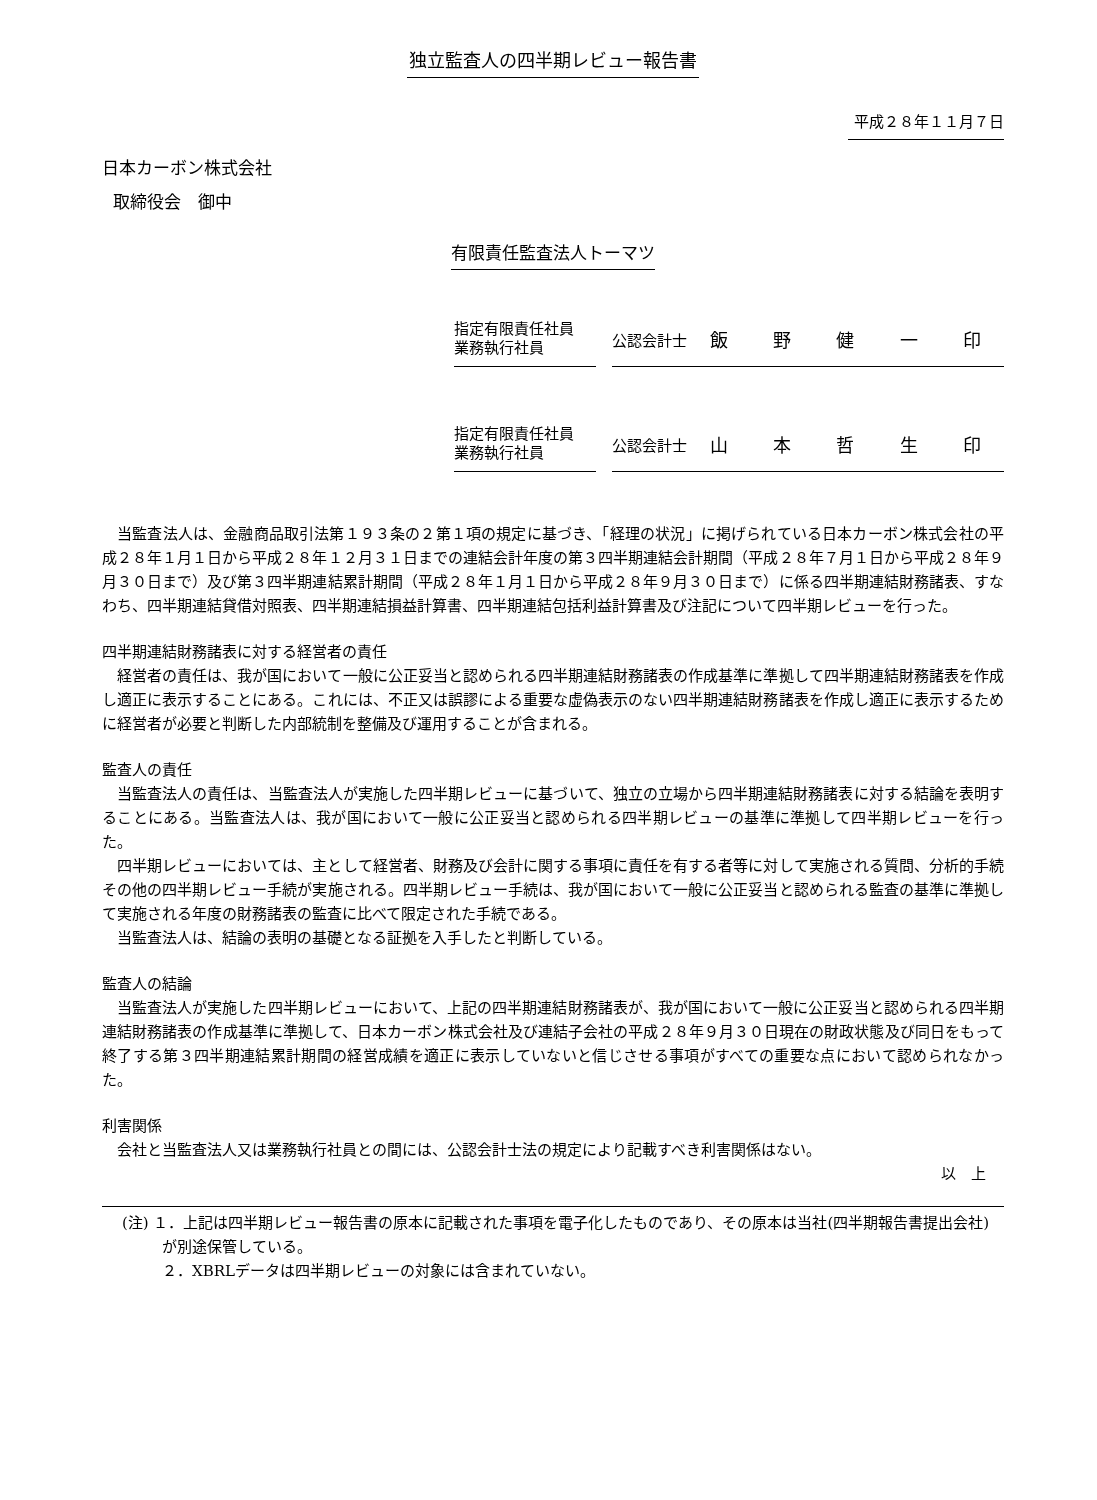独立監査人の四半期レビュー報告書
平成２８年１１月７日
日本カーボン株式会社
取締役会　御中
有限責任監査法人トーマツ
指定有限責任社員
業務執行社員
公認会計士
飯野健一印
指定有限責任社員
業務執行社員
公認会計士
山本哲生印
当監査法人は、金融商品取引法第１９３条の２第１項の規定に基づき、「経理の状況」に掲げられている日本カーボン株式会社の平成２８年１月１日から平成２８年１２月３１日までの連結会計年度の第３四半期連結会計期間（平成２８年７月１日から平成２８年９月３０日まで）及び第３四半期連結累計期間（平成２８年１月１日から平成２８年９月３０日まで）に係る四半期連結財務諸表、すなわち、四半期連結貸借対照表、四半期連結損益計算書、四半期連結包括利益計算書及び注記について四半期レビューを行った。
四半期連結財務諸表に対する経営者の責任
経営者の責任は、我が国において一般に公正妥当と認められる四半期連結財務諸表の作成基準に準拠して四半期連結財務諸表を作成し適正に表示することにある。これには、不正又は誤謬による重要な虚偽表示のない四半期連結財務諸表を作成し適正に表示するために経営者が必要と判断した内部統制を整備及び運用することが含まれる。
監査人の責任
当監査法人の責任は、当監査法人が実施した四半期レビューに基づいて、独立の立場から四半期連結財務諸表に対する結論を表明することにある。当監査法人は、我が国において一般に公正妥当と認められる四半期レビューの基準に準拠して四半期レビューを行った。
四半期レビューにおいては、主として経営者、財務及び会計に関する事項に責任を有する者等に対して実施される質問、分析的手続その他の四半期レビュー手続が実施される。四半期レビュー手続は、我が国において一般に公正妥当と認められる監査の基準に準拠して実施される年度の財務諸表の監査に比べて限定された手続である。
当監査法人は、結論の表明の基礎となる証拠を入手したと判断している。
監査人の結論
当監査法人が実施した四半期レビューにおいて、上記の四半期連結財務諸表が、我が国において一般に公正妥当と認められる四半期連結財務諸表の作成基準に準拠して、日本カーボン株式会社及び連結子会社の平成２８年９月３０日現在の財政状態及び同日をもって終了する第３四半期連結累計期間の経営成績を適正に表示していないと信じさせる事項がすべての重要な点において認められなかった。
利害関係
会社と当監査法人又は業務執行社員との間には、公認会計士法の規定により記載すべき利害関係はない。
以　上
(注) １．上記は四半期レビュー報告書の原本に記載された事項を電子化したものであり、その原本は当社(四半期報告書提出会社)が別途保管している。
２．XBRLデータは四半期レビューの対象には含まれていない。